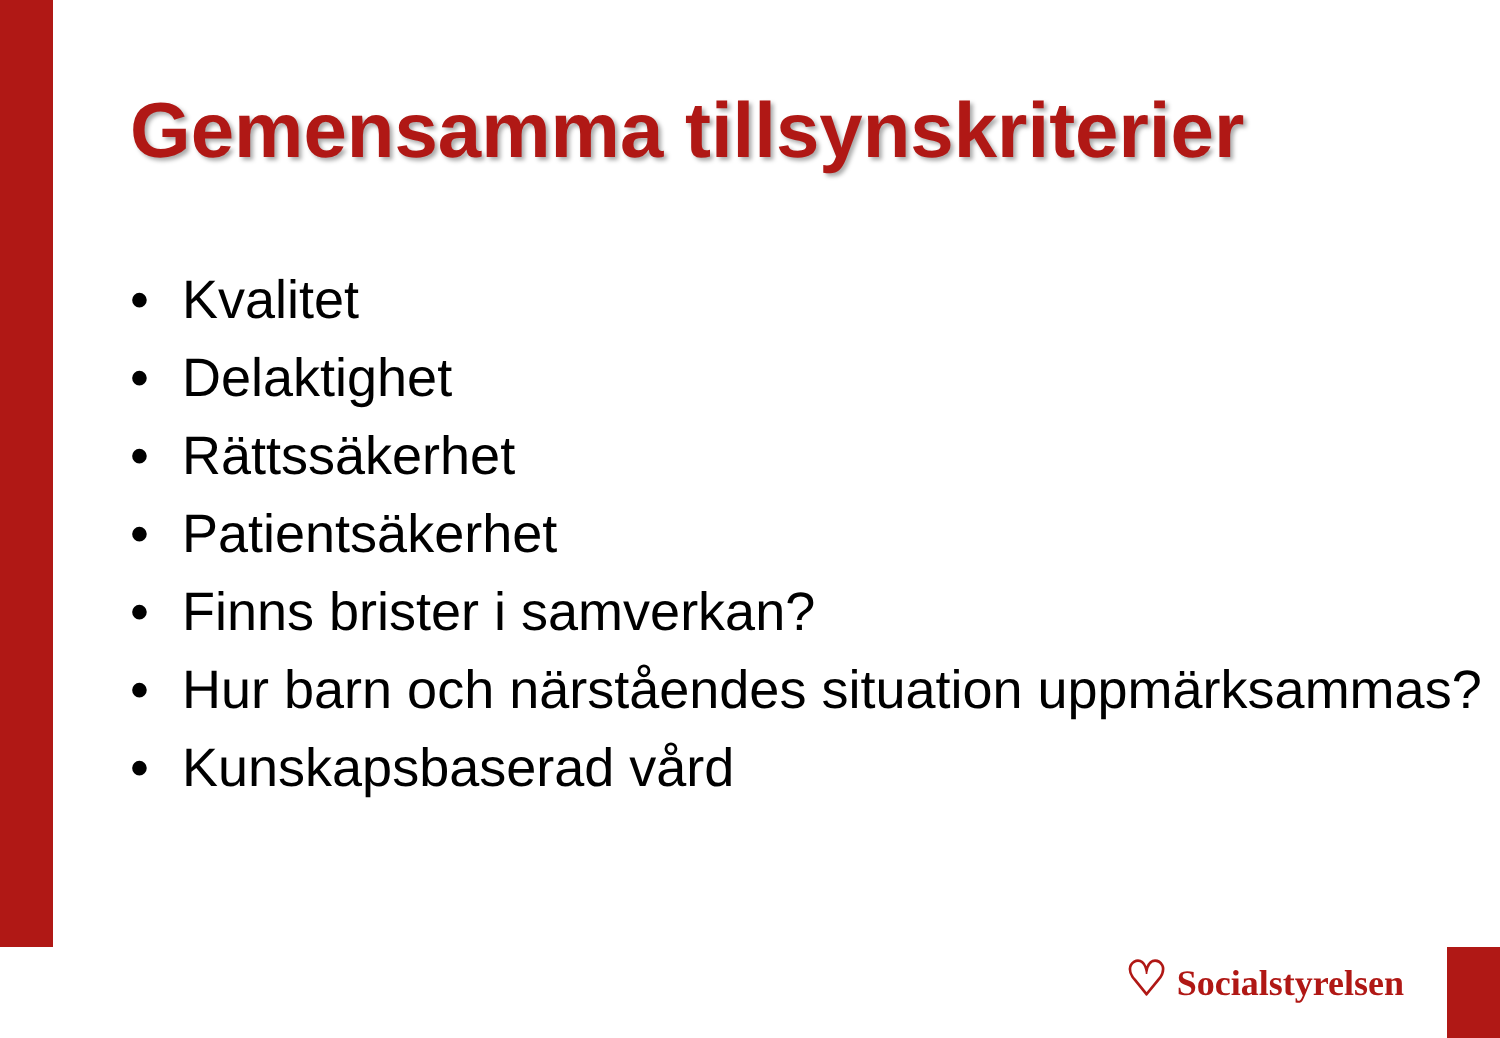Gemensamma tillsynskriterier
• Kvalitet
• Delaktighet
• Rättssäkerhet
• Patientsäkerhet
• Finns brister i samverkan?
• Hur barn och närståendes situation uppmärksammas?
• Kunskapsbaserad vård
♡ Socialstyrelsen